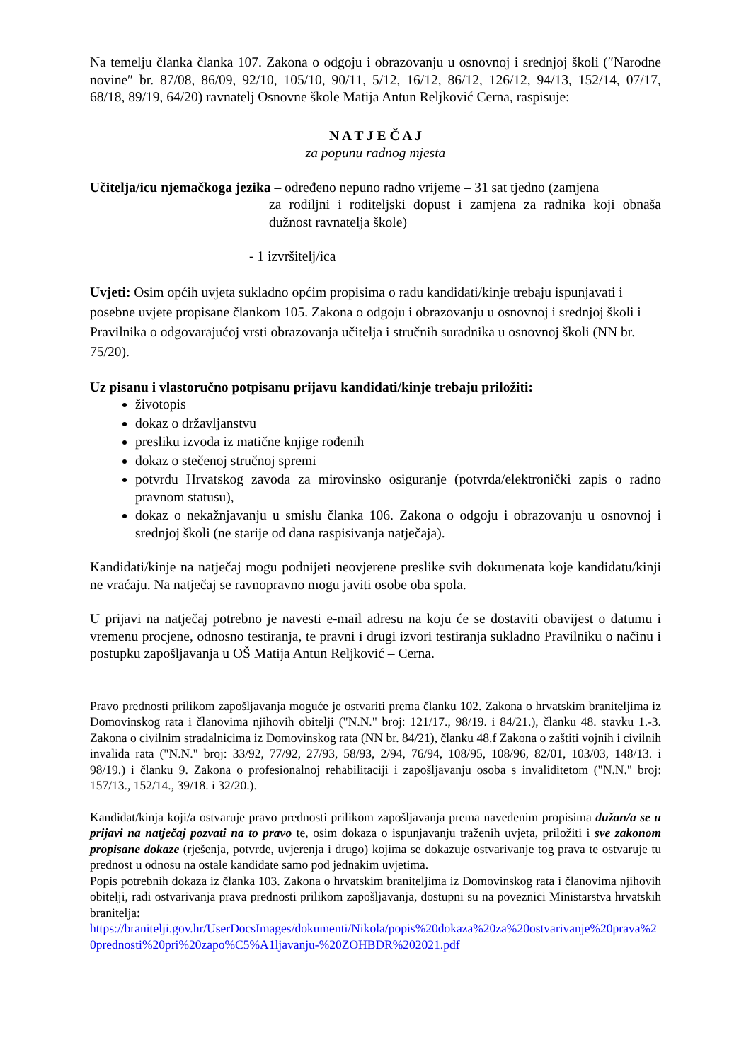Na temelju članka članka 107. Zakona o odgoju i obrazovanju u osnovnoj i srednjoj školi (″Narodne novine″ br. 87/08, 86/09, 92/10, 105/10, 90/11, 5/12, 16/12, 86/12, 126/12, 94/13, 152/14, 07/17, 68/18, 89/19, 64/20) ravnatelj Osnovne škole Matija Antun Reljković Cerna, raspisuje:
N A T J E Č A J
za popunu radnog mjesta
Učitelja/icu njemačkoga jezika – određeno nepuno radno vrijeme – 31 sat tjedno (zamjena
za rodiljni i roditeljski dopust i zamjena za radnika koji obnaša dužnost ravnatelja škole)
- 1 izvršitelj/ica
Uvjeti: Osim općih uvjeta sukladno općim propisima o radu kandidati/kinje trebaju ispunjavati i posebne uvjete propisane člankom 105. Zakona o odgoju i obrazovanju u osnovnoj i srednjoj školi i Pravilnika o odgovarajućoj vrsti obrazovanja učitelja i stručnih suradnika u osnovnoj školi (NN br. 75/20).
Uz pisanu i vlastoručno potpisanu prijavu kandidati/kinje trebaju priložiti:
životopis
dokaz o državljanstvu
presliku izvoda iz matične knjige rođenih
dokaz o stečenoj stručnoj spremi
potvrdu Hrvatskog zavoda za mirovinsko osiguranje (potvrda/elektronički zapis o radno pravnom statusu),
dokaz o nekažnjavanju u smislu članka 106. Zakona o odgoju i obrazovanju u osnovnoj i srednjoj školi (ne starije od dana raspisivanja natječaja).
Kandidati/kinje na natječaj mogu podnijeti neovjerene preslike svih dokumenata koje kandidatu/kinji ne vraćaju. Na natječaj se ravnopravno mogu javiti osobe oba spola.
U prijavi na natječaj potrebno je navesti e-mail adresu na koju će se dostaviti obavijest o datumu i vremenu procjene, odnosno testiranja, te pravni i drugi izvori testiranja sukladno Pravilniku o načinu i postupku zapošljavanja u OŠ Matija Antun Reljković – Cerna.
Pravo prednosti prilikom zapošljavanja moguće je ostvariti prema članku 102. Zakona o hrvatskim braniteljima iz Domovinskog rata i članovima njihovih obitelji ("N.N." broj: 121/17., 98/19. i 84/21.), članku 48. stavku 1.-3. Zakona o civilnim stradalnicima iz Domovinskog rata (NN br. 84/21), članku 48.f Zakona o zaštiti vojnih i civilnih invalida rata ("N.N." broj: 33/92, 77/92, 27/93, 58/93, 2/94, 76/94, 108/95, 108/96, 82/01, 103/03, 148/13. i 98/19.) i članku 9. Zakona o profesionalnoj rehabilitaciji i zapošljavanju osoba s invaliditetom ("N.N." broj: 157/13., 152/14., 39/18. i 32/20.).
Kandidat/kinja koji/a ostvaruje pravo prednosti prilikom zapošljavanja prema navedenim propisima dužan/a se u prijavi na natječaj pozvati na to pravo te, osim dokaza o ispunjavanju traženih uvjeta, priložiti i sve zakonom propisane dokaze (rješenja, potvrde, uvjerenja i drugo) kojima se dokazuje ostvarivanje tog prava te ostvaruje tu prednost u odnosu na ostale kandidate samo pod jednakim uvjetima.
Popis potrebnih dokaza iz članka 103. Zakona o hrvatskim braniteljima iz Domovinskog rata i članovima njihovih obitelji, radi ostvarivanja prava prednosti prilikom zapošljavanja, dostupni su na poveznici Ministarstva hrvatskih branitelja:
https://branitelji.gov.hr/UserDocsImages/dokumenti/Nikola/popis%20dokaza%20za%20ostvarivanje%20prava%20prednosti%20pri%20zapo%C5%A1ljavanju-%20ZOHBDR%202021.pdf